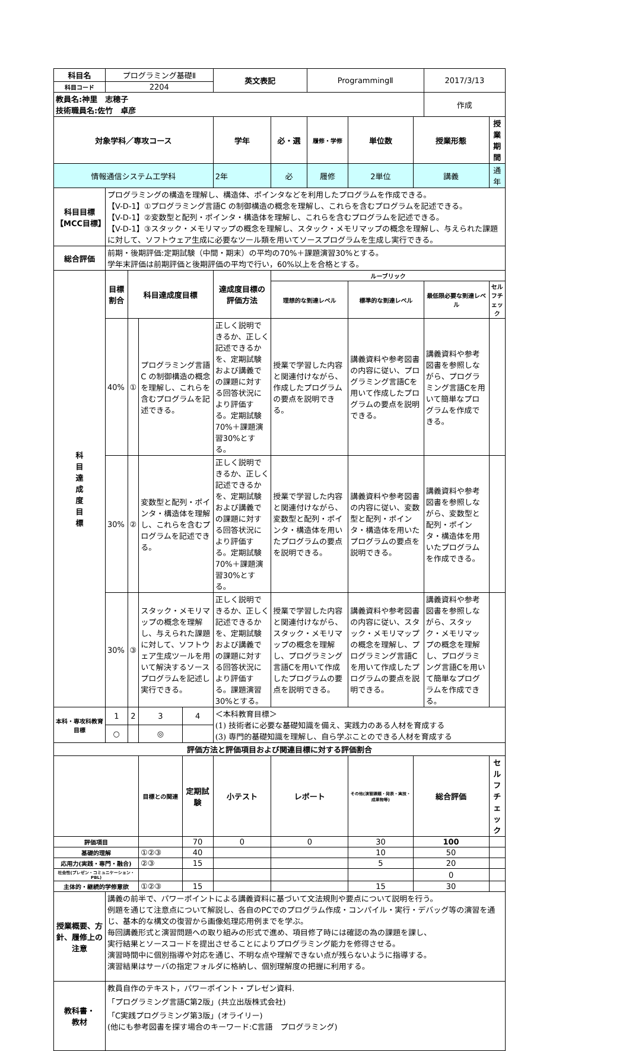| 科目名 | プログラミング基礎Ⅱ | | | | 英文表記 | | ProgrammingⅡ | | | 2017/3/13 | | |
| 科目コード | 2204 | | | | | | | | | | | |
| 教員名:神里 志穂子 技術職員名:佐竹 卓彦 | | | | | | | | | | 作成 | | |
| 対象学科／専攻コース | | | | | 学年 | 必・選 | 履修・学修 | 単位数 | 授業形態 | | 授業期間 | |
| 情報通信システム工学科 | | | | | 2年 | 必 | 履修 | 2単位 | 講義 | | 通年 | |
| 科目目標 【MCC目標】 | プログラミングの構造を理解し、構造体、ポインタなどを利用したプログラムを作成できる。 【V-D-1】①プログラミング言語C の制御構造の概念を理解し、これらを含むプログラムを記述できる。 【V-D-1】②変数型と配列・ポインタ・構造体を理解し、これらを含むプログラムを記述できる。 【V-D-1】③スタック・メモリマップの概念を理解し、スタック・メモリマップの概念を理解し、与えられた課題に対して、ソフトウェア生成に必要なツール類を用いてソースプログラムを生成し実行できる。 | | | | | | | | | | | |
| 総合評価 | 前期・後期評価:定期試験（中間・期末）の平均の70%＋課題演習30%とする。 学年末評価は前期評価と後期評価の平均で行い，60%以上を合格とする。 | | | | | | | | | | | |
| 科 目 達 成 度 目 標 | 目標割合 | 科目達成度目標 | | | 達成度目標の評価方法 | ルーブリック | | | | | | |
| | | | | | | 理想的な到達レベル | | 標準的な到達レベル | | 最低限必要な到達レベル | | セルフチェック |
| | 40% | ① | プログラミング言語C の制御構造の概念を理解し、これらを含むプログラムを記述できる。 | | 正しく説明できるか、正しく記述できるかを、定期試験および講義での課題に対する回答状況により評価する。定期試験70%＋課題演習30%とする。 | 授業で学習した内容と関連付けながら、作成したプログラムの要点を説明できる。 | | 講義資料や参考図書の内容に従い、プログラミング言語Cを用いて作成したプログラムの要点を説明できる。 | | 講義資料や参考図書を参照しながら、プログラミング言語Cを用いて簡単なプログラムを作成できる。 | | |
| | 30% | ② | 変数型と配列・ポインタ・構造体を理解し、これらを含むプログラムを記述できる。 | | 正しく説明できるか、正しく記述できるかを、定期試験および講義での課題に対する回答状況により評価する。定期試験70%＋課題演習30%とする。 | 授業で学習した内容と関連付けながら、変数型と配列・ポインタ・構造体を用いたプログラムの要点を説明できる。 | | 講義資料や参考図書の内容に従い、変数型と配列・ポインタ・構造体を用いたプログラムの要点を説明できる。 | | 講義資料や参考図書を参照しながら、変数型と配列・ポインタ・構造体を用いたプログラムを作成できる。 | | |
| | 30% | ③ | スタック・メモリマップの概念を理解し、与えられた課題に対して、ソフトウェア生成ツールを用いて解決するソースプログラムを記述し実行できる。 | | 正しく説明できるか、正しく記述できるかを、定期試験および講義での課題に対する回答状況により評価する。課題演習30%とする。 | 授業で学習した内容と関連付けながら、スタック・メモリマップの概念を理解し、プログラミング言語Cを用いて作成したプログラムの要点を説明できる。 | | 講義資料や参考図書の内容に従い、スタック・メモリマップの概念を理解し、プログラミング言語Cを用いて作成したプログラムの要点を説明できる。 | | 講義資料や参考図書を参照しながら、スタック・メモリマップの概念を理解し、プログラミング言語Cを用いて簡単なプログラムを作成できる。 | | |
| 本科・専攻科教育目標 | 1 | 2 | 3 | 4 | ＜本科教育目標＞ (1) 技術者に必要な基礎知識を備え、実践力のある人材を育成する (3) 専門的基礎知識を理解し、自ら学ぶことのできる人材を育成する | | | | | | | |
| | ○ | | ◎ | | | | | | | | | |
| 評価方法と評価項目および関連目標に対する評価割合 | | | | | | | | | | | | |
| | | | 目標との関連 | 定期試験 | 小テスト | レポート | | その他(演習課題・発表・実技・成果物等) | 総合評価 | | セルフチェック | |
| 評価項目 | | | | 70 | 0 | 0 | | 30 | 100 | | | |
| 基礎的理解 | | | ①②③ | 40 | | | | 10 | 50 | | | |
| 応用力(実践・専門・融合) | | | ②③ | 15 | | | | 5 | 20 | | | |
| 社会性(プレゼン・コミュニケーション・PBL) | | | | | | | | | 0 | | | |
| 主体的・継続的学修意欲 | | | ①②③ | 15 | | | | 15 | 30 | | | |
| 授業概要、方針、履修上の注意 | 講義の前半で、パワーポイントによる講義資料に基づいて文法規則や要点について説明を行う。 例題を通じて注意点について解説し、各自のPCでのプログラム作成・コンパイル・実行・デバッグ等の演習を通じ、基本的な構文の復習から画像処理応用例までを学ぶ。 毎回講義形式と演習問題への取り組みの形式で進め、項目修了時には確認の為の課題を課し、 実行結果とソースコードを提出させることによりプログラミング能力を修得させる。 演習時間中に個別指導や対応を通じ、不明な点や理解できない点が残らないように指導する。 演習結果はサーバの指定フォルダに格納し、個別理解度の把握に利用する。 | | | | | | | | | | | |
| 教科書・ 教材 | 教員自作のテキスト，パワーポイント・プレゼン資料. 「プログラミング言語C第2版」(共立出版株式会社) 「C実践プログラミング第3版」(オライリー) (他にも参考図書を探す場合のキーワード:C言語 プログラミング) | | | | | | | | | | | |